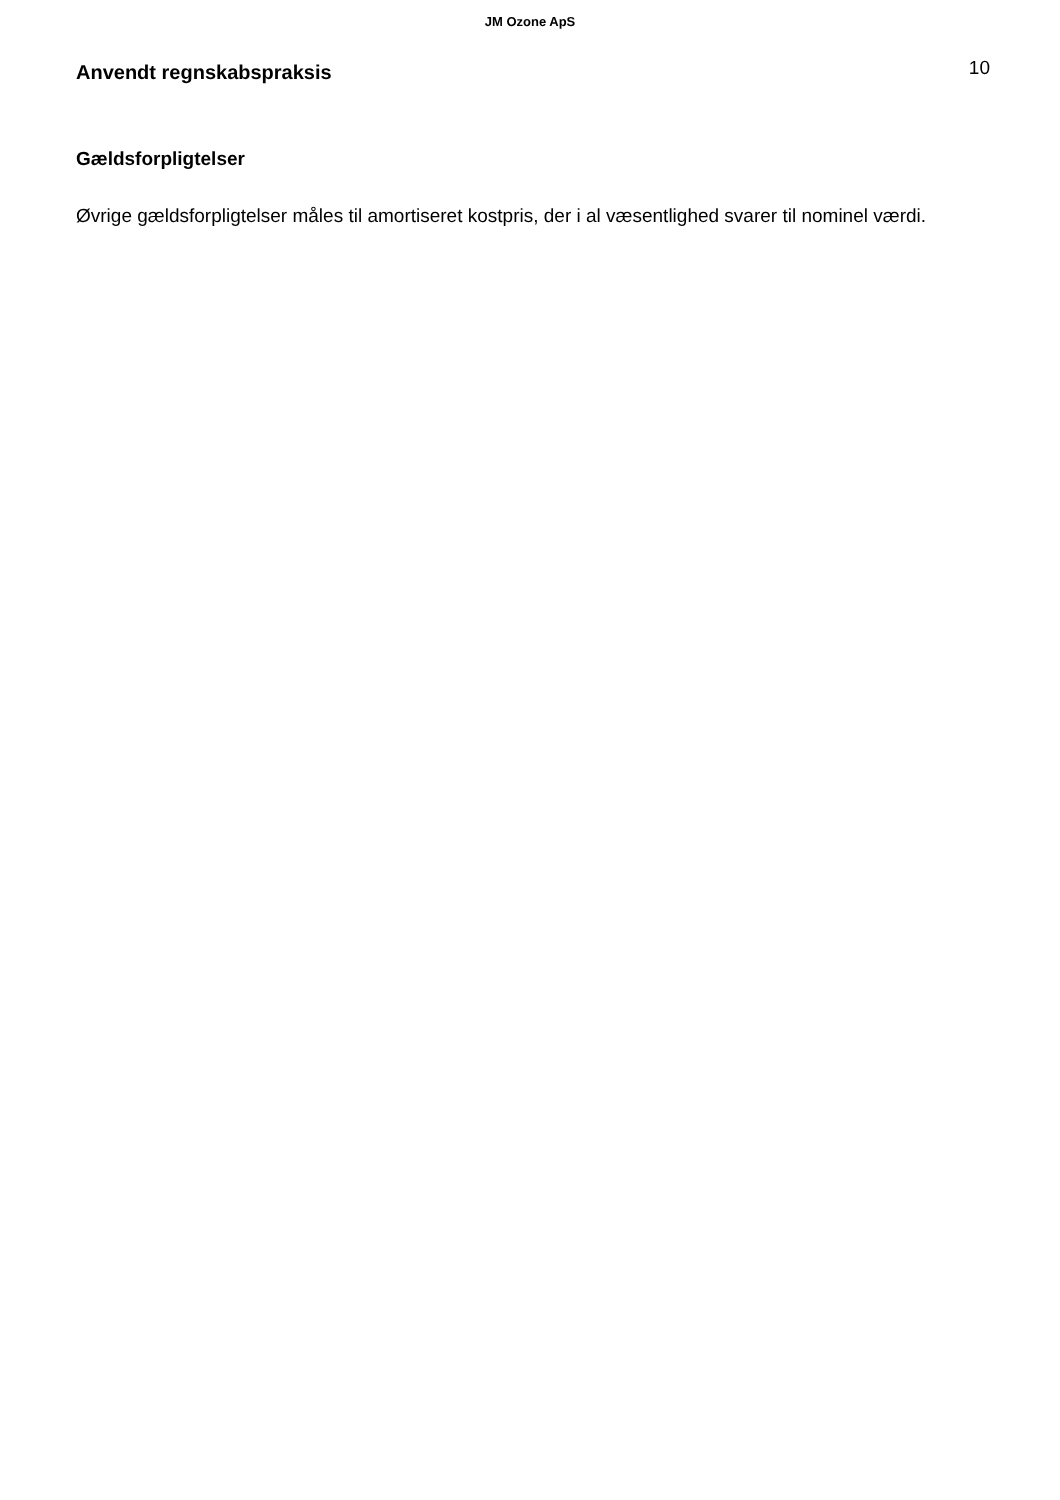JM Ozone ApS
Anvendt regnskabspraksis
10
Gældsforpligtelser
Øvrige gældsforpligtelser måles til amortiseret kostpris, der i al væsentlighed svarer til nominel værdi.